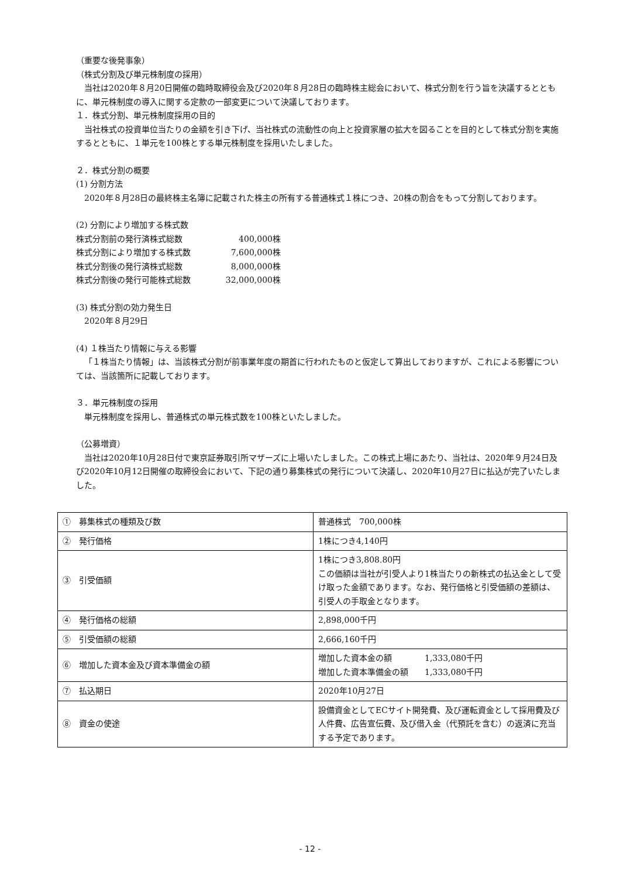（重要な後発事象）
（株式分割及び単元株制度の採用）
当社は2020年８月20日開催の臨時取締役会及び2020年８月28日の臨時株主総会において、株式分割を行う旨を決議するとともに、単元株制度の導入に関する定款の一部変更について決議しております。
１．株式分割、単元株制度採用の目的
当社株式の投資単位当たりの金額を引き下げ、当社株式の流動性の向上と投資家層の拡大を図ることを目的として株式分割を実施するとともに、１単元を100株とする単元株制度を採用いたしました。
２．株式分割の概要
(1) 分割方法
2020年８月28日の最終株主名簿に記載された株主の所有する普通株式１株につき、20株の割合をもって分割しております。
(2) 分割により増加する株式数
株式分割前の発行済株式総数 400,000株 株式分割により増加する株式数 7,600,000株 株式分割後の発行済株式総数 8,000,000株 株式分割後の発行可能株式総数 32,000,000株
(3) 株式分割の効力発生日
2020年８月29日
(4) １株当たり情報に与える影響
「１株当たり情報」は、当該株式分割が前事業年度の期首に行われたものと仮定して算出しておりますが、これによる影響については、当該箇所に記載しております。
３．単元株制度の採用
単元株制度を採用し、普通株式の単元株式数を100株といたしました。
（公募増資）
当社は2020年10月28日付で東京証券取引所マザーズに上場いたしました。この株式上場にあたり、当社は、2020年９月24日及び2020年10月12日開催の取締役会において、下記の通り募集株式の発行について決議し、2020年10月27日に払込が完了いたしました。
| ① 募集株式の種類及び数 | 普通株式 700,000株 |
| ② 発行価格 | 1株につき4,140円 |
| ③ 引受価額 | 1株につき3,808.80円 この価額は当社が引受人より1株当たりの新株式の払込金として受け取った金額であります。なお、発行価格と引受価額の差額は、引受人の手取金となります。 |
| ④ 発行価格の総額 | 2,898,000千円 |
| ⑤ 引受価額の総額 | 2,666,160千円 |
| ⑥ 増加した資本金及び資本準備金の額 | 増加した資本金の額 1,333,080千円 増加した資本準備金の額 1,333,080千円 |
| ⑦ 払込期日 | 2020年10月27日 |
| ⑧ 資金の使途 | 設備資金としてECサイト開発費、及び運転資金として採用費及び人件費、広告宣伝費、及び借入金（代預託を含む）の返済に充当する予定であります。 |
- 12 -